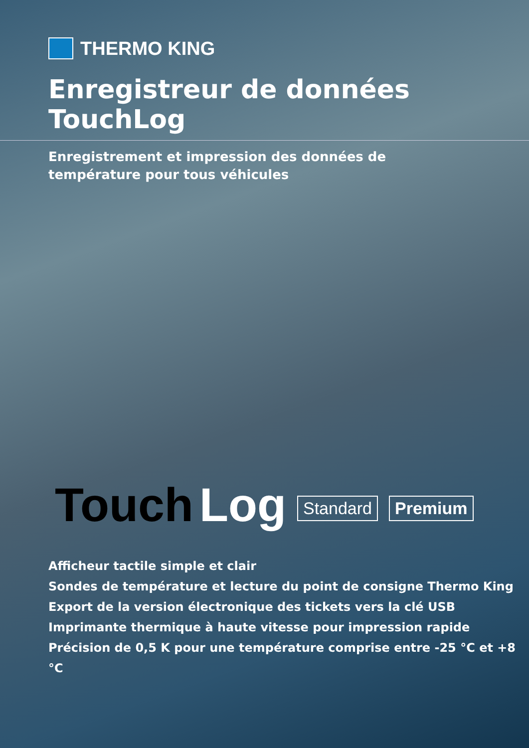THERMO KING
Enregistreur de données TouchLog
Enregistrement et impression des données de température pour tous véhicules
Touch Log Standard Premium
Afficheur tactile simple et clair
Sondes de température et lecture du point de consigne Thermo King
Export de la version électronique des tickets vers la clé USB
Imprimante thermique à haute vitesse pour impression rapide
Précision de 0,5 K pour une température comprise entre -25 °C et +8 °C